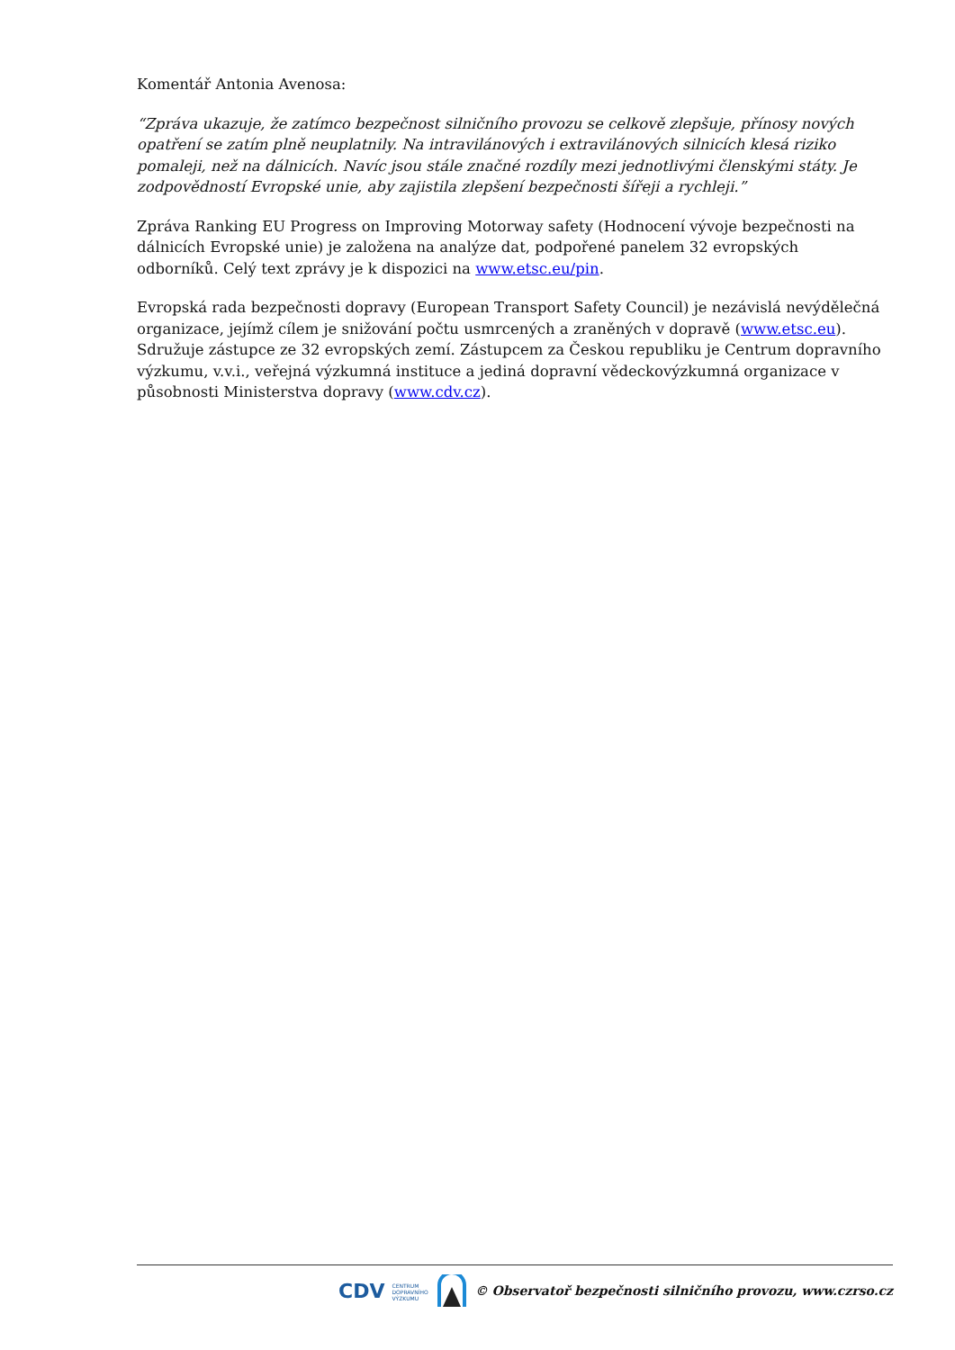Komentář Antonia Avenosa:
“Zpráva ukazuje, že zatímco bezpečnost silničního provozu se celkově zlepšuje, přínosy nových opatření se zatím plně neuplatnily. Na intravilánových i extravilánových silnicích klesá riziko pomaleji, než na dálnicích. Navíc jsou stále značné rozdíly mezi jednotlivými členskými státy. Je zodpovědností Evropské unie, aby zajistila zlepšení bezpečnosti šířeji a rychleji.”
Zpráva Ranking EU Progress on Improving Motorway safety (Hodnocení vývoje bezpečnosti na dálnicích Evropské unie) je založena na analýze dat, podpořené panelem 32 evropských odborníků. Celý text zprávy je k dispozici na www.etsc.eu/pin.
Evropská rada bezpečnosti dopravy (European Transport Safety Council) je nezávislá nevýdělečná organizace, jejímž cílem je snižování počtu usmrcených a zraněných v dopravě (www.etsc.eu). Sdružuje zástupce ze 32 evropských zemí. Zástupcem za Českou republiku je Centrum dopravního výzkumu, v.v.i., veřejná výzkumná instituce a jediná dopravní vědeckovýzkumná organizace v působnosti Ministerstva dopravy (www.cdv.cz).
CDV CENTRUM
DOPRAVNÍHO
VÝZKUMU © Observatoř bezpečnosti silničního provozu, www.czrso.cz